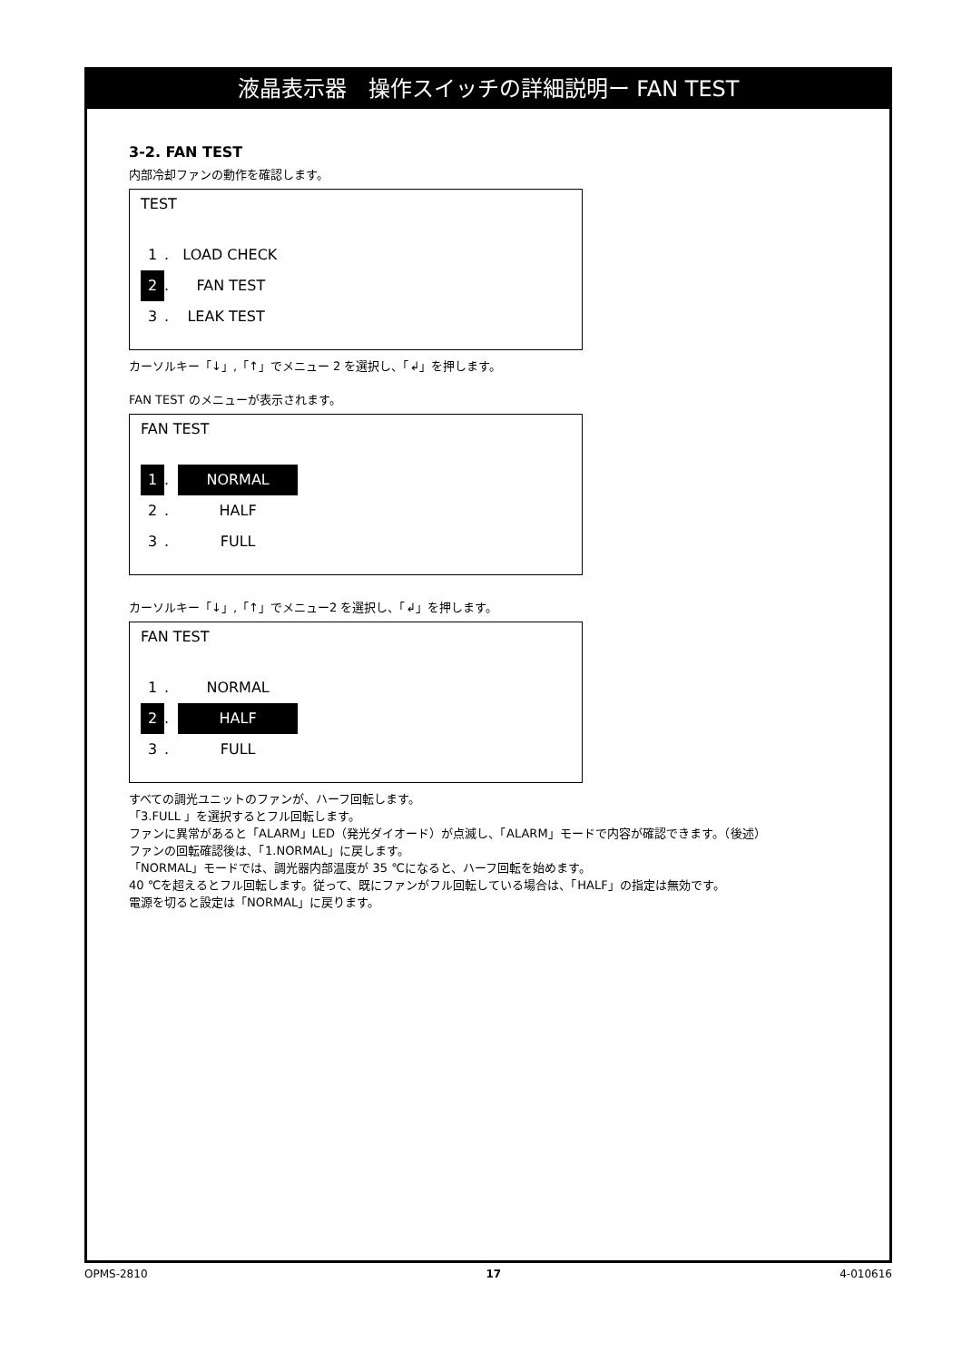液晶表示器　操作スイッチの詳細説明ー FAN TEST
3-2. FAN TEST
内部冷却ファンの動作を確認します。
TEST
1. LOAD CHECK
2. FAN TEST
3. LEAK TEST
カーソルキー「↓」,「↑」でメニュー 2 を選択し、「↲」を押します。
FAN TEST のメニューが表示されます。
FAN TEST
1. NORMAL
2. HALF
3. FULL
カーソルキー「↓」,「↑」でメニュー2 を選択し、「↲」を押します。
FAN TEST
1. NORMAL
2. HALF
3. FULL
すべての調光ユニットのファンが、ハーフ回転します。
「3.FULL 」を選択するとフル回転します。
ファンに異常があると「ALARM」LED（発光ダイオード）が点滅し、「ALARM」モードで内容が確認できます。（後述）
ファンの回転確認後は、「1.NORMAL」に戻します。
「NORMAL」モードでは、調光器内部温度が 35 ℃になると、ハーフ回転を始めます。
40 ℃を超えるとフル回転します。従って、既にファンがフル回転している場合は、「HALF」の指定は無効です。
電源を切ると設定は「NORMAL」に戻ります。
OPMS-2810 17 4-010616